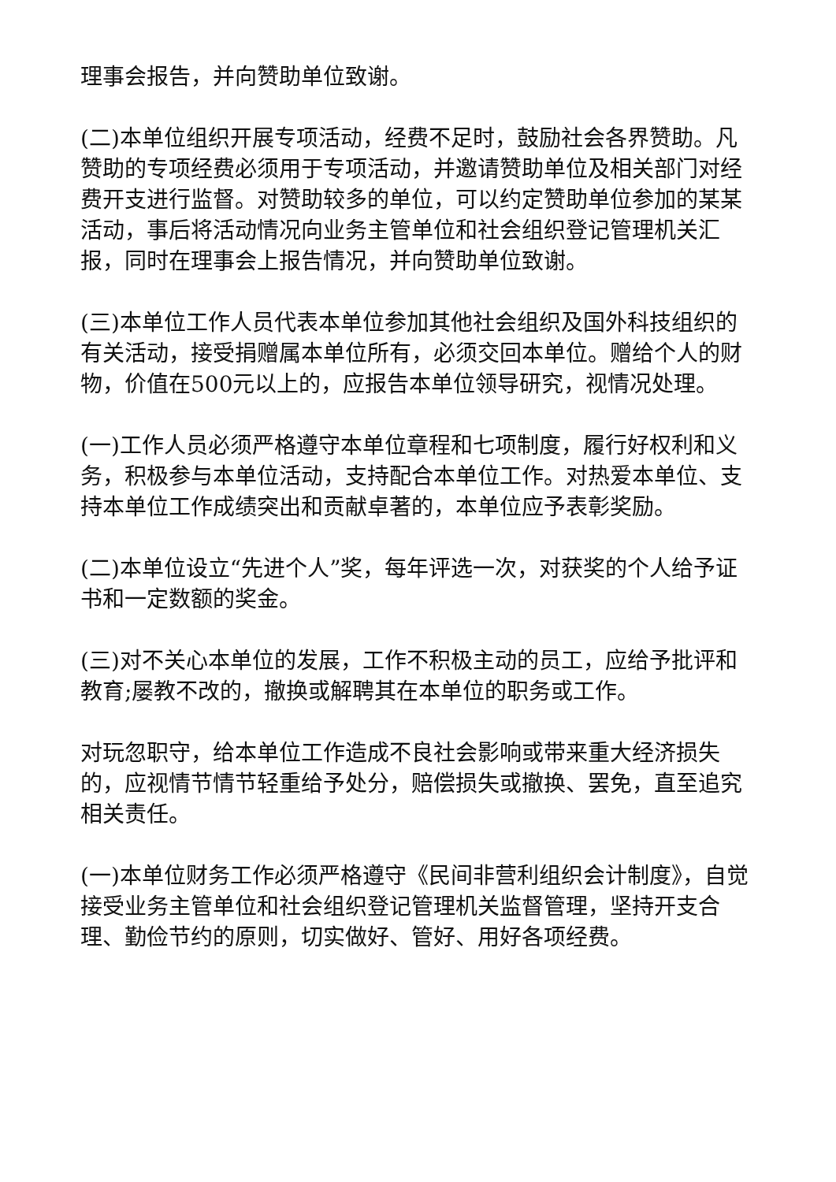理事会报告，并向赞助单位致谢。
(二)本单位组织开展专项活动，经费不足时，鼓励社会各界赞助。凡赞助的专项经费必须用于专项活动，并邀请赞助单位及相关部门对经费开支进行监督。对赞助较多的单位，可以约定赞助单位参加的某某活动，事后将活动情况向业务主管单位和社会组织登记管理机关汇报，同时在理事会上报告情况，并向赞助单位致谢。
(三)本单位工作人员代表本单位参加其他社会组织及国外科技组织的有关活动，接受捐赠属本单位所有，必须交回本单位。赠给个人的财物，价值在500元以上的，应报告本单位领导研究，视情况处理。
(一)工作人员必须严格遵守本单位章程和七项制度，履行好权利和义务，积极参与本单位活动，支持配合本单位工作。对热爱本单位、支持本单位工作成绩突出和贡献卓著的，本单位应予表彰奖励。
(二)本单位设立“先进个人”奖，每年评选一次，对获奖的个人给予证书和一定数额的奖金。
(三)对不关心本单位的发展，工作不积极主动的员工，应给予批评和教育;屡教不改的，撤换或解聘其在本单位的职务或工作。
对玩忽职守，给本单位工作造成不良社会影响或带来重大经济损失的，应视情节情节轻重给予处分，赔偿损失或撤换、罢免，直至追究相关责任。
(一)本单位财务工作必须严格遵守《民间非营利组织会计制度》，自觉接受业务主管单位和社会组织登记管理机关监督管理，坚持开支合理、勤俭节约的原则，切实做好、管好、用好各项经费。